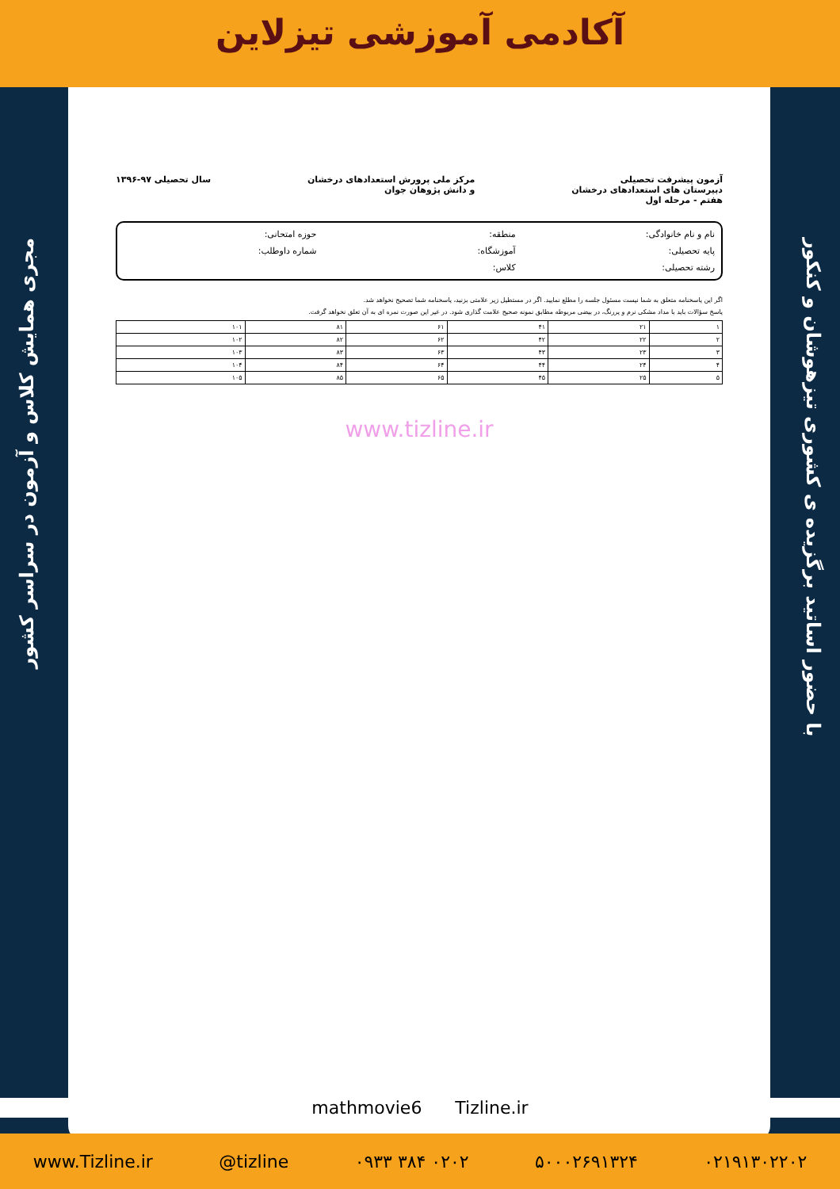آکادمی آموزشی تیزلاین
مجری همایش کلاس و آزمون در سراسر کشور
با حضور اساتید برگزیده ی کشوری تیزهوشان و کنکور
آزمون پیشرفت تحصیلی
دبیرستان های استعدادهای درخشان
هفتم - مرحله اول
مرکز ملی پرورش استعدادهای درخشان
و دانش پژوهان جوان
سال تحصیلی ۹۷-۱۳۹۶
نام و نام خانوادگی:
منطقه:
حوزه امتحانی:
پایه تحصیلی:
آموزشگاه:
شماره داوطلب:
رشته تحصیلی:
کلاس:
اگر این پاسخنامه متعلق به شما نیست مسئول جلسه را مطلع نمایید. اگر در مستطیل زیر علامتی بزنید، پاسخنامه شما تصحیح نخواهد شد.
پاسخ سؤالات باید با مداد مشکی نرم و پررنگ، در بیضی مربوطه مطابق نمونه صحیح علامت گذاری شود. در غیر این صورت نمره ای به آن تعلق نخواهد گرفت.
| ۱ | ۲۱ | ۴۱ | ۶۱ | ۸۱ | ۱۰۱ |
| ۲ | ۲۲ | ۴۲ | ۶۲ | ۸۲ | ۱۰۲ |
| ۳ | ۲۳ | ۴۳ | ۶۳ | ۸۳ | ۱۰۳ |
| ۴ | ۲۴ | ۴۴ | ۶۴ | ۸۴ | ۱۰۴ |
| ۵ | ۲۵ | ۴۵ | ۶۵ | ۸۵ | ۱۰۵ |
www.tizline.ir
mathmovie6 Tizline.ir
www.Tizline.ir @tizline ۰۹۳۳ ۳۸۴ ۰۲۰۲ ۵۰۰۰۲۶۹۱۳۲۴ ۰۲۱۹۱۳۰۲۲۰۲